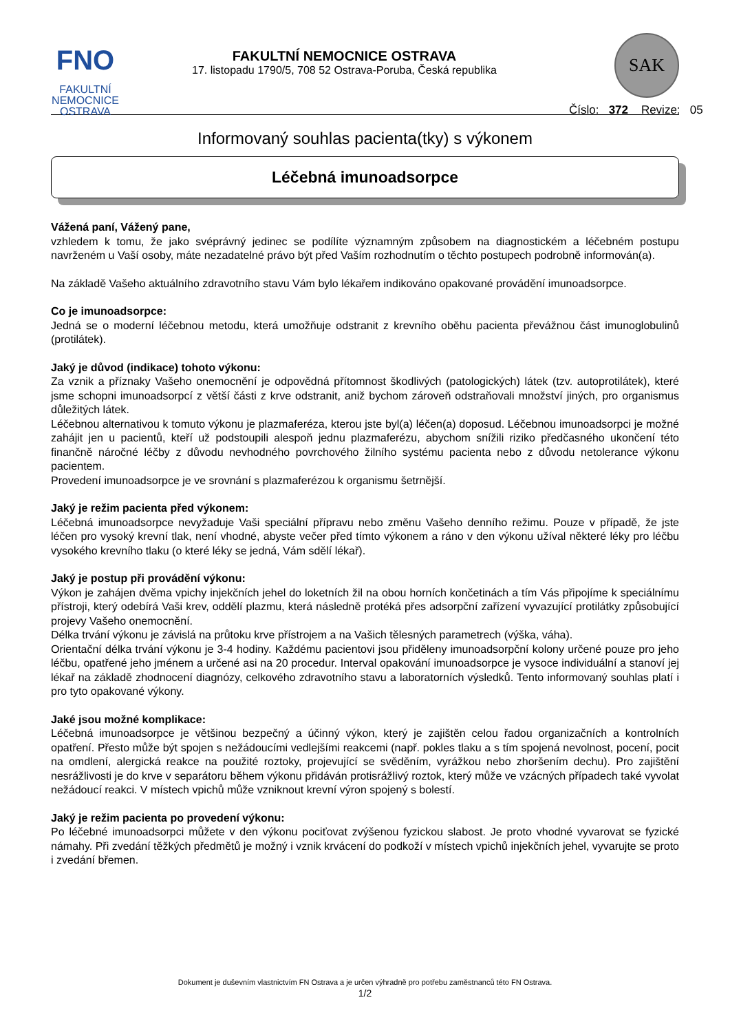FNO
FAKULTNÍ
NEMOCNICE
OSTRAVA
FAKULTNÍ NEMOCNICE OSTRAVA
17. listopadu 1790/5, 708 52 Ostrava-Poruba, Česká republika
SAK
Číslo: 372 Revize: 05
Informovaný souhlas pacienta(tky) s výkonem
Léčebná imunoadsorpce
Vážená paní, Vážený pane,
vzhledem k tomu, že jako svéprávný jedinec se podílíte významným způsobem na diagnostickém a léčebném postupu navrženém u Vaší osoby, máte nezadatelné právo být před Vaším rozhodnutím o těchto postupech podrobně informován(a).
Na základě Vašeho aktuálního zdravotního stavu Vám bylo lékařem indikováno opakované provádění imunoadsorpce.
Co je imunoadsorpce:
Jedná se o moderní léčebnou metodu, která umožňuje odstranit z krevního oběhu pacienta převážnou část imunoglobulinů (protilátek).
Jaký je důvod (indikace) tohoto výkonu:
Za vznik a příznaky Vašeho onemocnění je odpovědná přítomnost škodlivých (patologických) látek (tzv. autoprotilátek), které jsme schopni imunoadsorpcí z větší části z krve odstranit, aniž bychom zároveň odstraňovali množství jiných, pro organismus důležitých látek.
Léčebnou alternativou k tomuto výkonu je plazmaferéza, kterou jste byl(a) léčen(a) doposud. Léčebnou imunoadsorpci je možné zahájit jen u pacientů, kteří už podstoupili alespoň jednu plazmaferézu, abychom snížili riziko předčasného ukončení této finančně náročné léčby z důvodu nevhodného povrchového žilního systému pacienta nebo z důvodu netolerance výkonu pacientem.
Provedení imunoadsorpce je ve srovnání s plazmaferézou k organismu šetrnější.
Jaký je režim pacienta před výkonem:
Léčebná imunoadsorpce nevyžaduje Vaši speciální přípravu nebo změnu Vašeho denního režimu. Pouze v případě, že jste léčen pro vysoký krevní tlak, není vhodné, abyste večer před tímto výkonem a ráno v den výkonu užíval některé léky pro léčbu vysokého krevního tlaku (o které léky se jedná, Vám sdělí lékař).
Jaký je postup při provádění výkonu:
Výkon je zahájen dvěma vpichy injekčních jehel do loketních žil na obou horních končetinách a tím Vás připojíme k speciálnímu přístroji, který odebírá Vaši krev, oddělí plazmu, která následně protéká přes adsorpční zařízení vyvazující protilátky způsobující projevy Vašeho onemocnění.
Délka trvání výkonu je závislá na průtoku krve přístrojem a na Vašich tělesných parametrech (výška, váha).
Orientační délka trvání výkonu je 3-4 hodiny. Každému pacientovi jsou přiděleny imunoadsorpční kolony určené pouze pro jeho léčbu, opatřené jeho jménem a určené asi na 20 procedur. Interval opakování imunoadsorpce je vysoce individuální a stanoví jej lékař na základě zhodnocení diagnózy, celkového zdravotního stavu a laboratorních výsledků. Tento informovaný souhlas platí i pro tyto opakované výkony.
Jaké jsou možné komplikace:
Léčebná imunoadsorpce je většinou bezpečný a účinný výkon, který je zajištěn celou řadou organizačních a kontrolních opatření. Přesto může být spojen s nežádoucími vedlejšími reakcemi (např. pokles tlaku a s tím spojená nevolnost, pocení, pocit na omdlení, alergická reakce na použité roztoky, projevující se svěděním, vyrážkou nebo zhoršením dechu). Pro zajištění nesrážlivosti je do krve v separátoru během výkonu přidáván protisrážlivý roztok, který může ve vzácných případech také vyvolat nežádoucí reakci. V místech vpichů může vzniknout krevní výron spojený s bolestí.
Jaký je režim pacienta po provedení výkonu:
Po léčebné imunoadsorpci můžete v den výkonu pociťovat zvýšenou fyzickou slabost. Je proto vhodné vyvarovat se fyzické námahy. Při zvedání těžkých předmětů je možný i vznik krvácení do podkoží v místech vpichů injekčních jehel, vyvarujte se proto i zvedání břemen.
Dokument je duševním vlastnictvím FN Ostrava a je určen výhradně pro potřebu zaměstnanců této FN Ostrava.
1/2